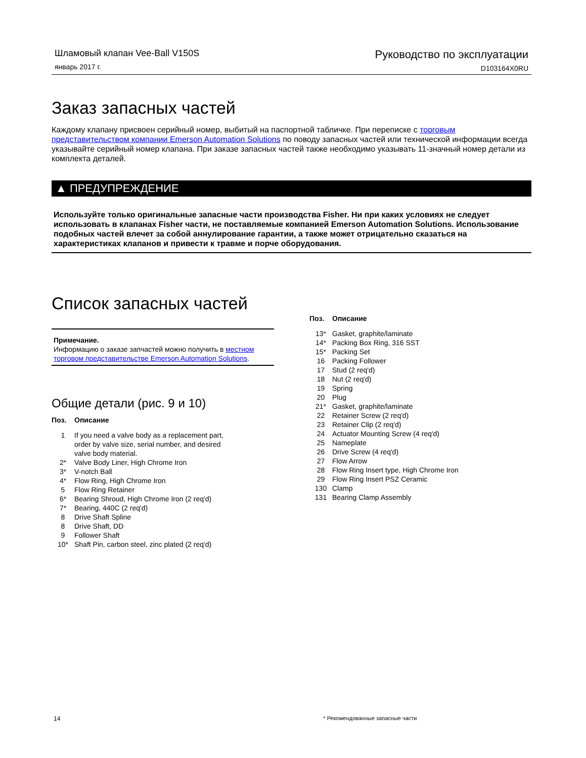Шламовый клапан Vee-Ball V150S
январь 2017 г.
Руководство по эксплуатации
D103164X0RU
Заказ запасных частей
Каждому клапану присвоен серийный номер, выбитый на паспортной табличке. При переписке с торговым представительством компании Emerson Automation Solutions по поводу запасных частей или технической информации всегда указывайте серийный номер клапана. При заказе запасных частей также необходимо указывать 11-значный номер детали из комплекта деталей.
▲ ПРЕДУПРЕЖДЕНИЕ
Используйте только оригинальные запасные части производства Fisher. Ни при каких условиях не следует использовать в клапанах Fisher части, не поставляемые компанией Emerson Automation Solutions. Использование подобных частей влечет за собой аннулирование гарантии, а также может отрицательно сказаться на характеристиках клапанов и привести к травме и порче оборудования.
Список запасных частей
Примечание.
Информацию о заказе запчастей можно получить в местном торговом представительстве Emerson Automation Solutions.
Общие детали (рис. 9 и 10)
| Поз. | Описание |
| --- | --- |
| 1 | If you need a valve body as a replacement part, order by valve size, serial number, and desired valve body material. |
| 2* | Valve Body Liner, High Chrome Iron |
| 3* | V-notch Ball |
| 4* | Flow Ring, High Chrome Iron |
| 5 | Flow Ring Retainer |
| 6* | Bearing Shroud, High Chrome Iron (2 req'd) |
| 7* | Bearing, 440C (2 req'd) |
| 8 | Drive Shaft Spline |
| 8 | Drive Shaft, DD |
| 9 | Follower Shaft |
| 10* | Shaft Pin, carbon steel, zinc plated (2 req'd) |
| Поз. | Описание |
| --- | --- |
| 13* | Gasket, graphite/laminate |
| 14* | Packing Box Ring, 316 SST |
| 15* | Packing Set |
| 16 | Packing Follower |
| 17 | Stud (2 req'd) |
| 18 | Nut (2 req'd) |
| 19 | Spring |
| 20 | Plug |
| 21* | Gasket, graphite/laminate |
| 22 | Retainer Screw (2 req'd) |
| 23 | Retainer Clip (2 req'd) |
| 24 | Actuator Mounting Screw (4 req'd) |
| 25 | Nameplate |
| 26 | Drive Screw (4 req'd) |
| 27 | Flow Arrow |
| 28 | Flow Ring Insert type, High Chrome Iron |
| 29 | Flow Ring Insert PSZ Ceramic |
| 130 | Clamp |
| 131 | Bearing Clamp Assembly |
14 * Рекомендованные запасные части